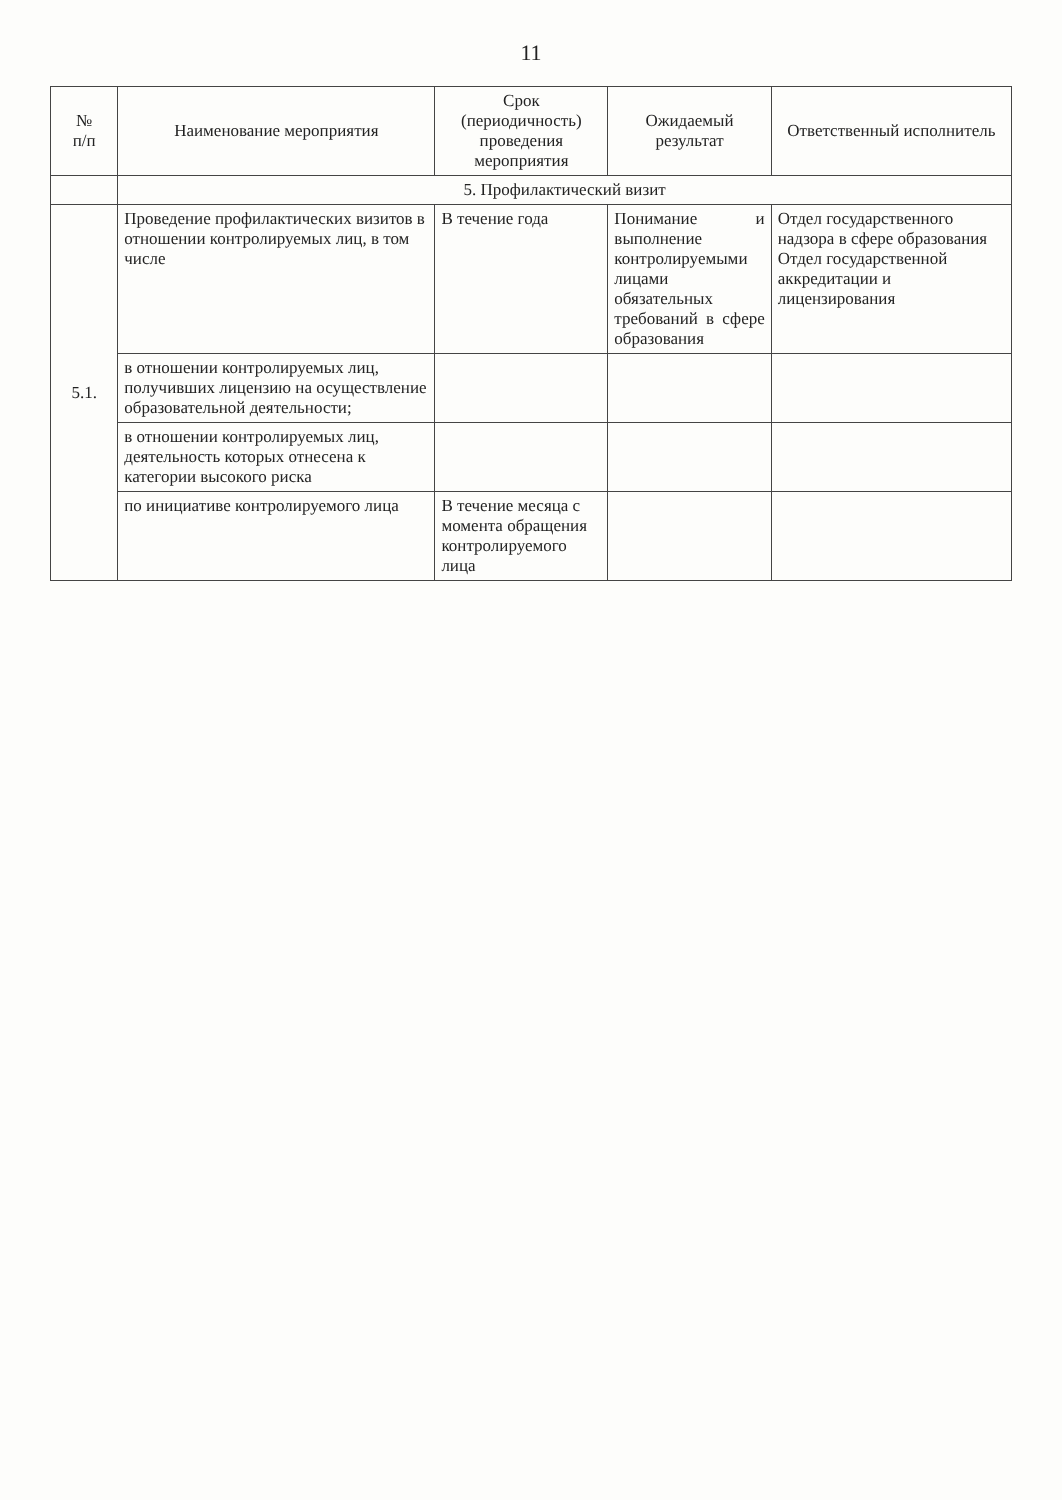11
| № п/п | Наименование мероприятия | Срок (периодичность) проведения мероприятия | Ожидаемый результат | Ответственный исполнитель |
| --- | --- | --- | --- | --- |
| | 5. Профилактический визит | | | |
| 5.1. | Проведение профилактических визитов в отношении контролируемых лиц, в том числе | В течение года | Понимание и выполнение контролируемыми лицами обязательных требований в сфере образования | Отдел государственного надзора в сфере образования Отдел государственной аккредитации и лицензирования |
| | в отношении контролируемых лиц, получивших лицензию на осуществление образовательной деятельности; | | | |
| | в отношении контролируемых лиц, деятельность которых отнесена к категории высокого риска | | | |
| | по инициативе контролируемого лица | В течение месяца с момента обращения контролируемого лица | | |